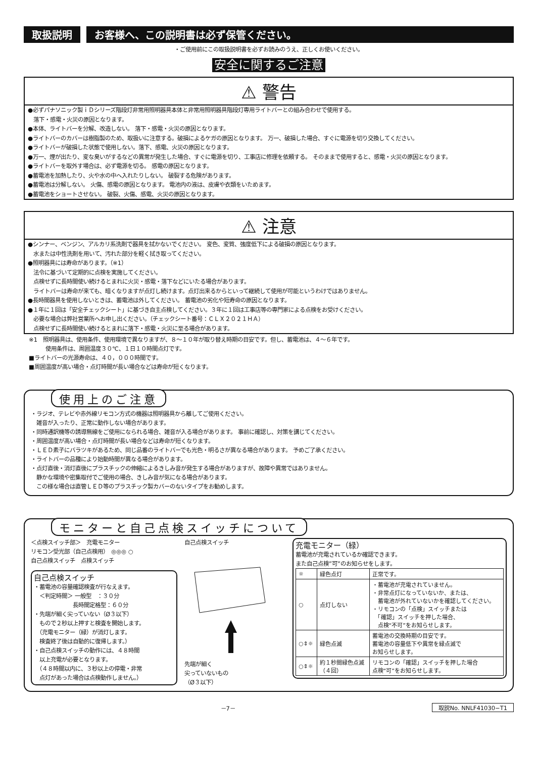取扱説明 お客様へ、この説明書は必ず保管ください。
・ご使用前にこの取扱説明書を必ずお読みのうえ、正しくお使いください。
安全に関するご注意
⚠ 警告
●必ずパナソニック製ｉＤシリーズ階段灯非常用照明器具本体と非常用照明器具階段灯専用ライトバーとの組み合わせで使用する。
　落下・感電・火災の原因となります。
●本体、ライトバーを分解、改造しない。 落下・感電・火災の原因となります。
●ライトバーのカバーは樹脂製のため、取扱いに注意する。破損によるケガの原因となります。 万一、破損した場合、すぐに電源を切り交換してください。
●ライトバーが破損した状態で使用しない。落下、感電、火災の原因となります。
●万一、煙が出たり、変な臭いがするなどの異常が発生した場合、すぐに電源を切り、工事店に修理を依頼する。 そのままで使用すると、感電・火災の原因となります。
●ライトバーを取外す場合は、必ず電源を切る。 感電の原因となります。
●蓄電池を加熱したり、火や水の中へ入れたりしない。 破裂する危険があります。
●蓄電池は分解しない。 火傷、感電の原因となります。 電池内の液は、皮膚や衣類をいためます。
●蓄電池をショートさせない。 破裂、火傷、感電、火災の原因となります。
⚠ 注意
●シンナー、ベンジン、アルカリ系洗剤で器具を拭かないでください。 変色、変質、強度低下による破損の原因となります。
　水または中性洗剤を用いて、汚れた部分を軽く拭き取ってください。
●照明器具には寿命があります。（※1）
　法令に基づいて定期的に点検を実施してください。
　点検せずに長時間使い続けるとまれに火災・感電・落下などにいたる場合があります。
　ライトバーは寿命が来ても、暗くなりますが点灯し続けます。点灯出来るからといって継続して使用が可能というわけではありません。
●長時間器具を使用しないときは、蓄電池は外してください。 蓄電池の劣化や短寿命の原因となります。
●１年に１回は「安全チェックシート」に基づき自主点検してください。３年に１回は工事店等の専門家による点検をお受けください。
　必要な場合は弊社営業所へお申し出ください。（チェックシート番号：ＣＬＸ２０２１ＨＡ）
　点検せずに長時間使い続けるとまれに落下・感電・火災に至る場合があります。
※1　照明器具は、使用条件、使用環境で異なりますが、８～１０年が取り替え時期の目安です。但し、蓄電池は、４～６年です。
　　　使用条件は、周囲温度３０℃、１日１０時間点灯です。
■ライトバーの光源寿命は、４０，０００時間です。
■周囲温度が高い場合・点灯時間が長い場合などは寿命が短くなります。
使用上のご注意
・ラジオ、テレビや赤外線リモコン方式の機器は照明器具から離してご使用ください。
　雑音が入ったり、正常に動作しない場合があります。
・同時通訳機等の誘導無線をご使用になられる場合、雑音が入る場合があります。 事前に確認し、対策を講じてください。
・周囲温度が高い場合・点灯時間が長い場合などは寿命が短くなります。
・ＬＥＤ素子にバラツキがあるため、同じ品番のライトバーでも光色・明るさが異なる場合があります。 予めご了承ください。
・ライトバーの品種により始動時間が異なる場合があります。
・点灯直後・消灯直後にプラスチックの伸縮によるきしみ音が発生する場合がありますが、故障や異常ではありません。
　静かな環境や密集取付でご使用の場合、きしみ音が気になる場合があります。
　この様な場合は直管ＬＥＤ等のプラスチック製カバーのないタイプをお勧めします。
モニターと自己点検スイッチについて
＜点検スイッチ部＞　充電モニター
リモコン受光部（自己点検用）　◎◎◎ ○
自己点検スイッチ　点検スイッチ
自己点検スイッチ
・蓄電池の容量確認検査が行なえます。
　＜判定時間＞ 一般型　：３０分
　　　　　　　長時間定格型：６０分
・先端が細く尖っていない（Ø３以下）
　もので２秒以上押すと検査を開始します。
　（充電モニター（緑）が消灯します。
　検査終了後は自動的に復帰します。）
・自己点検スイッチの動作には、４８時間
　以上充電が必要となります。
　（４８時間以内に、３秒以上の停電・非常
　点灯があった場合は点検動作しません。）
自己点検スイッチ
先端が細く
尖っていないもの
（Ø３以下）
充電モニター（緑）
蓄電池が充電されているか確認できます。
また自己点検”可”のお知らせをします。
| ☼ | 緑色点灯 | 正常です。 |
| ○ | 点灯しない | ・蓄電池が充電されていません。 ・非常点灯になっていないか、または、 蓄電池が外れていないかを確認してください。 ・リモコンの「点検」スイッチまたは 「確認」スイッチを押した場合、 点検“不可”をお知らせします。 |
| ○⇕☼ | 緑色点滅 | 蓄電池の交換時期の目安です。 蓄電池の容量低下や異常を緑点滅で お知らせします。 |
| ○⇕☼ | 約１秒間緑色点滅 （４回） | リモコンの「確認」スイッチを押した場合 点検“可”をお知らせします。 |
－7－ 取説No. NNLF41030−T1